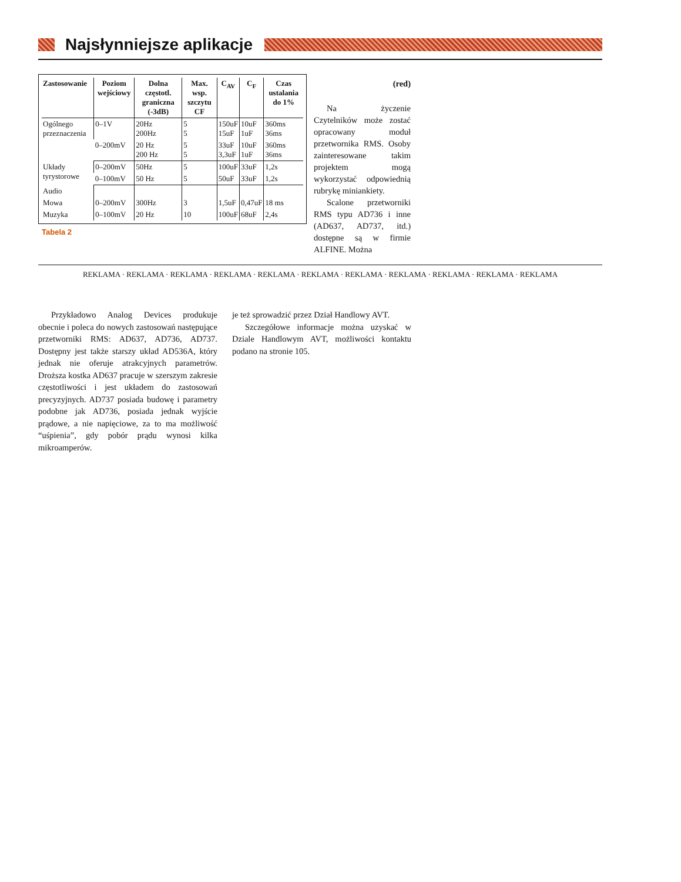Najsłynniejsze aplikacje
| Zastosowanie | Poziom wejściowy | Dolna częstotl. graniczna (-3dB) | Max. wsp. szczytu CF | C<sub>AV</sub> | C<sub>F</sub> | Czas ustalania do 1% |
| --- | --- | --- | --- | --- | --- | --- |
| Ogólnego przeznaczenia | 0–1V | 20Hz 200Hz | 5 5 | 150uF 15uF | 10uF 1uF | 360ms 36ms |
| | 0–200mV | 20 Hz 200 Hz | 5 5 | 33uF 3,3uF | 10uF 1uF | 360ms 36ms |
| Układy tyrystorowe | 0–200mV | 50Hz | 5 | 100uF | 33uF | 1,2s |
| | 0–100mV | 50 Hz | 5 | 50uF | 33uF | 1,2s |
| Audio | | | | | | |
| Mowa | 0–200mV | 300Hz | 3 | 1,5uF | 0,47uF | 18 ms |
| Muzyka | 0–100mV | 20 Hz | 10 | 100uF | 68uF | 2,4s |
Tabela 2
(red)
Na życzenie Czytelników może zostać opracowany moduł przetwornika RMS. Osoby zainteresowane takim projektem mogą wykorzystać odpowiednią rubrykę miniankiety.
Scalone przetworniki RMS typu AD736 i inne (AD637, AD737, itd.) dostępne są w firmie ALFINE. Można
REKLAMA · REKLAMA · REKLAMA · REKLAMA · REKLAMA · REKLAMA · REKLAMA · REKLAMA · REKLAMA · REKLAMA · REKLAMA
Przykładowo Analog Devices produkuje obecnie i poleca do nowych zastosowań następujące przetworniki RMS: AD637, AD736, AD737. Dostępny jest także starszy układ AD536A, który jednak nie oferuje atrakcyjnych parametrów. Droższa kostka AD637 pracuje w szerszym zakresie częstotliwości i jest układem do zastosowań precyzyjnych. AD737 posiada budowę i parametry podobne jak AD736, posiada jednak wyjście prądowe, a nie napięciowe, za to ma możliwość “uśpienia”, gdy pobór prądu wynosi kilka mikroamperów.
je też sprowadzić przez Dział Handlowy AVT.
Szczegółowe informacje można uzyskać w Dziale Handlowym AVT, możliwości kontaktu podano na stronie 105.